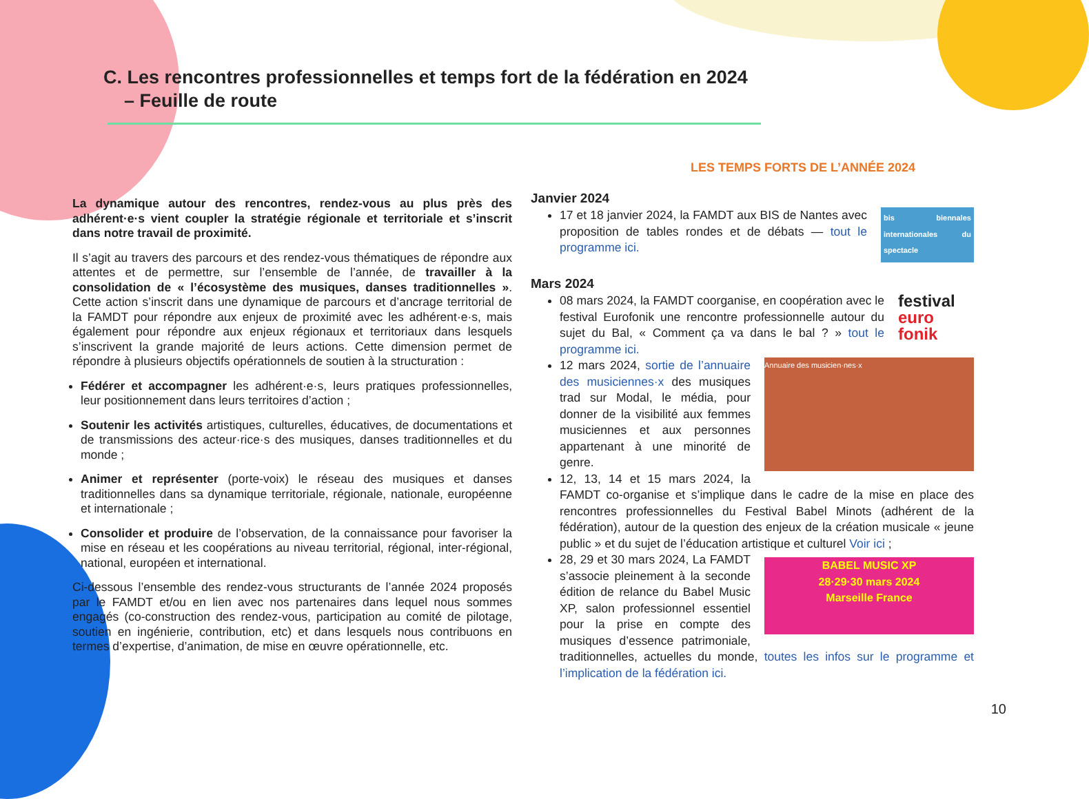C. Les rencontres professionnelles et temps fort de la fédération en 2024
– Feuille de route
La dynamique autour des rencontres, rendez-vous au plus près des adhérent·e·s vient coupler la stratégie régionale et territoriale et s’inscrit dans notre travail de proximité.
Il s’agit au travers des parcours et des rendez-vous thématiques de répondre aux attentes et de permettre, sur l’ensemble de l’année, de travailler à la consolidation de « l’écosystème des musiques, danses traditionnelles ». Cette action s’inscrit dans une dynamique de parcours et d’ancrage territorial de la FAMDT pour répondre aux enjeux de proximité avec les adhérent·e·s, mais également pour répondre aux enjeux régionaux et territoriaux dans lesquels s’inscrivent la grande majorité de leurs actions. Cette dimension permet de répondre à plusieurs objectifs opérationnels de soutien à la structuration :
Fédérer et accompagner les adhérent·e·s, leurs pratiques professionnelles, leur positionnement dans leurs territoires d’action ;
Soutenir les activités artistiques, culturelles, éducatives, de documentations et de transmissions des acteur·rice·s des musiques, danses traditionnelles et du monde ;
Animer et représenter (porte-voix) le réseau des musiques et danses traditionnelles dans sa dynamique territoriale, régionale, nationale, européenne et internationale ;
Consolider et produire de l’observation, de la connaissance pour favoriser la mise en réseau et les coopérations au niveau territorial, régional, inter-régional, national, européen et international.
Ci-dessous l’ensemble des rendez-vous structurants de l’année 2024 proposés par le FAMDT et/ou en lien avec nos partenaires dans lequel nous sommes engagés (co-construction des rendez-vous, participation au comité de pilotage, soutien en ingénierie, contribution, etc) et dans lesquels nous contribuons en termes d’expertise, d’animation, de mise en œuvre opérationnelle, etc.
LES TEMPS FORTS DE L’ANNÉE 2024
Janvier 2024
bis biennales internationales du spectacle
17 et 18 janvier 2024, la FAMDT aux BIS de Nantes avec proposition de tables rondes et de débats — tout le programme ici.
Mars 2024
festival
euro fonik
08 mars 2024, la FAMDT coorganise, en coopération avec le festival Eurofonik une rencontre professionnelle autour du sujet du Bal, « Comment ça va dans le bal ? » tout le programme ici.
Annuaire des musicien·nes·x
12 mars 2024, sortie de l’annuaire des musiciennes·x des musiques trad sur Modal, le média, pour donner de la visibilité aux femmes musiciennes et aux personnes appartenant à une minorité de genre.
12, 13, 14 et 15 mars 2024, la FAMDT co-organise et s’implique dans le cadre de la mise en place des rencontres professionnelles du Festival Babel Minots (adhérent de la fédération), autour de la question des enjeux de la création musicale « jeune public » et du sujet de l’éducation artistique et culturel Voir ici ;
BABEL MUSIC XP
28·29·30 mars 2024
Marseille France
28, 29 et 30 mars 2024, La FAMDT s’associe pleinement à la seconde édition de relance du Babel Music XP, salon professionnel essentiel pour la prise en compte des musiques d’essence patrimoniale, traditionnelles, actuelles du monde, toutes les infos sur le programme et l’implication de la fédération ici.
10